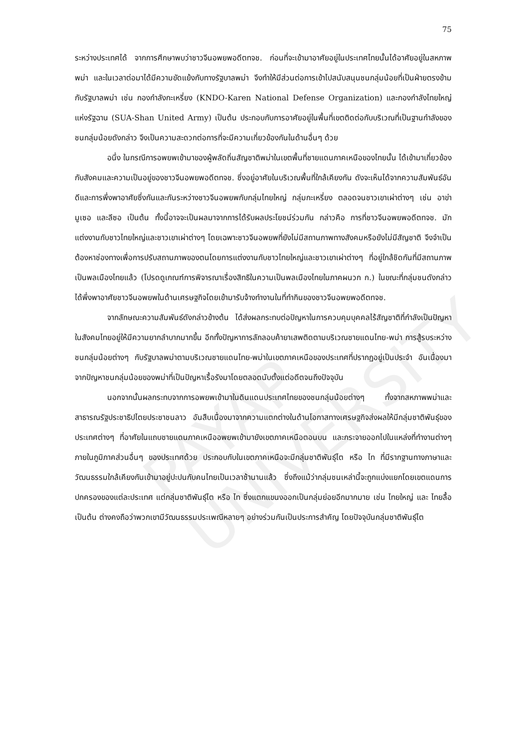PAYAP UNIVERSITY
75
ระหว่างประเทศได้ จากการศึกษาพบว่าชาวจีนอพยพอดีตทจช. ก่อนที่จะเข้ามาอาศัยอยู่ในประเทศไทยนั้นได้อาศัยอยู่ในสหภาพพม่า และในเวลาต่อมาได้มีความขัดแย้งกับทางรัฐบาลพม่า จึงทำให้มีส่วนต่อการเข้าไปสนับสนุนชนกลุ่มน้อยที่เป็นฝ่ายตรงข้ามกับรัฐบาลพม่า เช่น กองกำลังกะเหรี่ยง (KNDO-Karen National Defense Organization) และกองกำลังไทยใหญ่แห่งรัฐฉาน (SUA-Shan United Army) เป็นต้น ประกอบกับการอาศัยอยู่ในพื้นที่เขตติดต่อกับบริเวณที่เป็นฐานกำลังของชนกลุ่มน้อยดังกล่าว จึงเป็นความสะดวกต่อการที่จะมีความเกี่ยวข้องกันในด้านอื่นๆ ด้วย
อนึ่ง ในกรณีการอพยพเข้ามาของผู้พลัดถิ่นสัญชาติพม่าในเขตพื้นที่ชายแดนภาคเหนือของไทยนั้น ได้เข้ามาเกี่ยวข้องกับสังคมและความเป็นอยู่ของชาวจีนอพยพอดีตทจช. ซึ่งอยู่อาศัยในบริเวณพื้นที่ใกล้เคียงกัน ดังจะเห็นได้จากความสัมพันธ์อันดีและการพึ่งพาอาศัยซึ่งกันและกันระหว่างชาวจีนอพยพกับกลุ่มไทยใหญ่ กลุ่มกะเหรี่ยง ตลอดจนชาวเขาเผ่าต่างๆ เช่น อาข่า มูเซอ และลีซอ เป็นต้น ทั้งนี้อาจจะเป็นผลมาจากการได้รับผลประโยชน์ร่วมกัน กล่าวคือ การที่ชาวจีนอพยพอดีตทจช. มักแต่งงานกับชาวไทยใหญ่และชาวเขาเผ่าต่างๆ โดยเฉพาะชาวจีนอพยพที่ยังไม่มีสถานภาพทางสังคมหรือยังไม่มีสัญชาติ จึงจำเป็นต้องหาช่องทางเพื่อการปรับสถานภาพของตนโดยการแต่งงานกับชาวไทยใหญ่และชาวเขาเผ่าต่างๆ ที่อยู่ใกล้ชิดกันที่มีสถานภาพเป็นพลเมืองไทยแล้ว (โปรดดูเกณฑ์การพิจารณาเรื่องสิทธิในความเป็นพลเมืองไทยในภาคผนวก ก.) ในขณะที่กลุ่มชนดังกล่าวได้พึ่งพาอาศัยชาวจีนอพยพในด้านเศรษฐกิจโดยเข้ามารับจ้างทำงานในที่ทำกินของชาวจีนอพยพอดีตทจช.
จากลักษณะความสัมพันธ์ดังกล่าวข้างต้น ได้ส่งผลกระทบต่อปัญหาในการควบคุมบุคคลไร้สัญชาติที่กำลังเป็นปัญหาในสังคมไทยอยู่ให้มีความยากลำบากมากขึ้น อีกทั้งปัญหาการลักลอบค้ายาเสพติดตามบริเวณชายแดนไทย-พม่า การสู้รบระหว่างชนกลุ่มน้อยต่างๆ กับรัฐบาลพม่าตามบริเวณชายแดนไทย-พม่าในเขตภาคเหนือของประเทศที่ปรากฏอยู่เป็นประจำ อันเนื่องมาจากปัญหาชนกลุ่มน้อยของพม่าที่เป็นปัญหาเรื้อรังมาโดยตลอดนับตั้งแต่อดีตจนถึงปัจจุบัน
นอกจากนั้นผลกระทบจากการอพยพเข้ามาในดินแดนประเทศไทยของชนกลุ่มน้อยต่างๆ ทั้งจากสหภาพพม่าและสาธารณรัฐประชาธิปไตยประชาชนลาว อันสืบเนื่องมาจากความแตกต่างในด้านโอกาสทางเศรษฐกิจส่งผลให้มีกลุ่มชาติพันธุ์ของประเทศต่างๆ ที่อาศัยในแถบชายแดนภาคเหนืออพยพเข้ามายังเขตภาคเหนือตอนบน และกระจายออกไปในแหล่งที่ทำงานต่างๆ ภายในภูมิภาคส่วนอื่นๆ ของประเทศด้วย ประกอบกับในเขตภาคเหนือจะมีกลุ่มชาติพันธุ์ไต หรือ ไท ที่มีรากฐานทางภาษาและวัฒนธรรมใกล้เคียงกันเข้ามาอยู่ปะปนกับคนไทยเป็นเวลาช้านานแล้ว ซึ่งถึงแม้ว่ากลุ่มชนเหล่านี้จะถูกแบ่งแยกโดยเขตแดนการปกครองของแต่ละประเทศ แต่กลุ่มชาติพันธุ์ไต หรือ ไท ซึ่งแตกแขนงออกเป็นกลุ่มย่อยอีกมากมาย เช่น ไทยใหญ่ และ ไทยลื้อ เป็นต้น ต่างคงถือว่าพวกเขามีวัฒนธรรมประเพณีหลายๆ อย่างร่วมกันเป็นประการสำคัญ โดยปัจจุบันกลุ่มชาติพันธุ์ไต